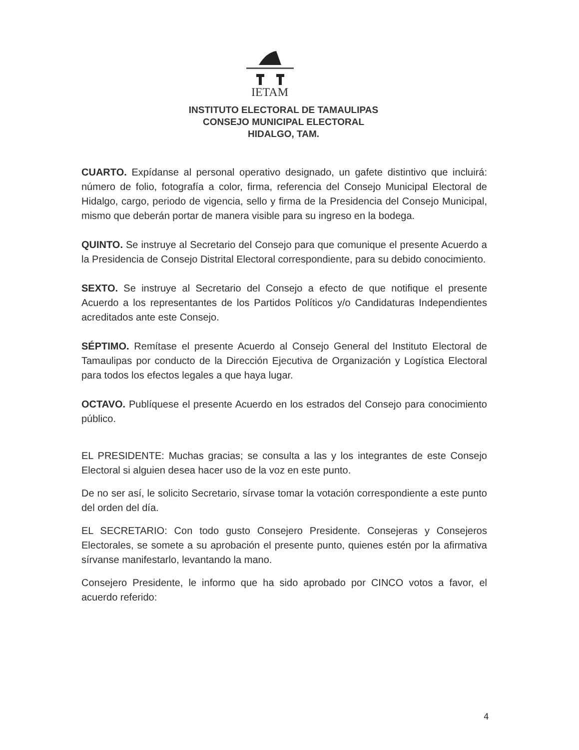IETAM
INSTITUTO ELECTORAL DE TAMAULIPAS
CONSEJO MUNICIPAL ELECTORAL
HIDALGO, TAM.
CUARTO. Expídanse al personal operativo designado, un gafete distintivo que incluirá: número de folio, fotografía a color, firma, referencia del Consejo Municipal Electoral de Hidalgo, cargo, periodo de vigencia, sello y firma de la Presidencia del Consejo Municipal, mismo que deberán portar de manera visible para su ingreso en la bodega.
QUINTO. Se instruye al Secretario del Consejo para que comunique el presente Acuerdo a la Presidencia de Consejo Distrital Electoral correspondiente, para su debido conocimiento.
SEXTO. Se instruye al Secretario del Consejo a efecto de que notifique el presente Acuerdo a los representantes de los Partidos Políticos y/o Candidaturas Independientes acreditados ante este Consejo.
SÉPTIMO. Remítase el presente Acuerdo al Consejo General del Instituto Electoral de Tamaulipas por conducto de la Dirección Ejecutiva de Organización y Logística Electoral para todos los efectos legales a que haya lugar.
OCTAVO. Publíquese el presente Acuerdo en los estrados del Consejo para conocimiento público.
EL PRESIDENTE: Muchas gracias; se consulta a las y los integrantes de este Consejo Electoral si alguien desea hacer uso de la voz en este punto.
De no ser así, le solicito Secretario, sírvase tomar la votación correspondiente a este punto del orden del día.
EL SECRETARIO: Con todo gusto Consejero Presidente. Consejeras y Consejeros Electorales, se somete a su aprobación el presente punto, quienes estén por la afirmativa sírvanse manifestarlo, levantando la mano.
Consejero Presidente, le informo que ha sido aprobado por CINCO votos a favor, el acuerdo referido:
4